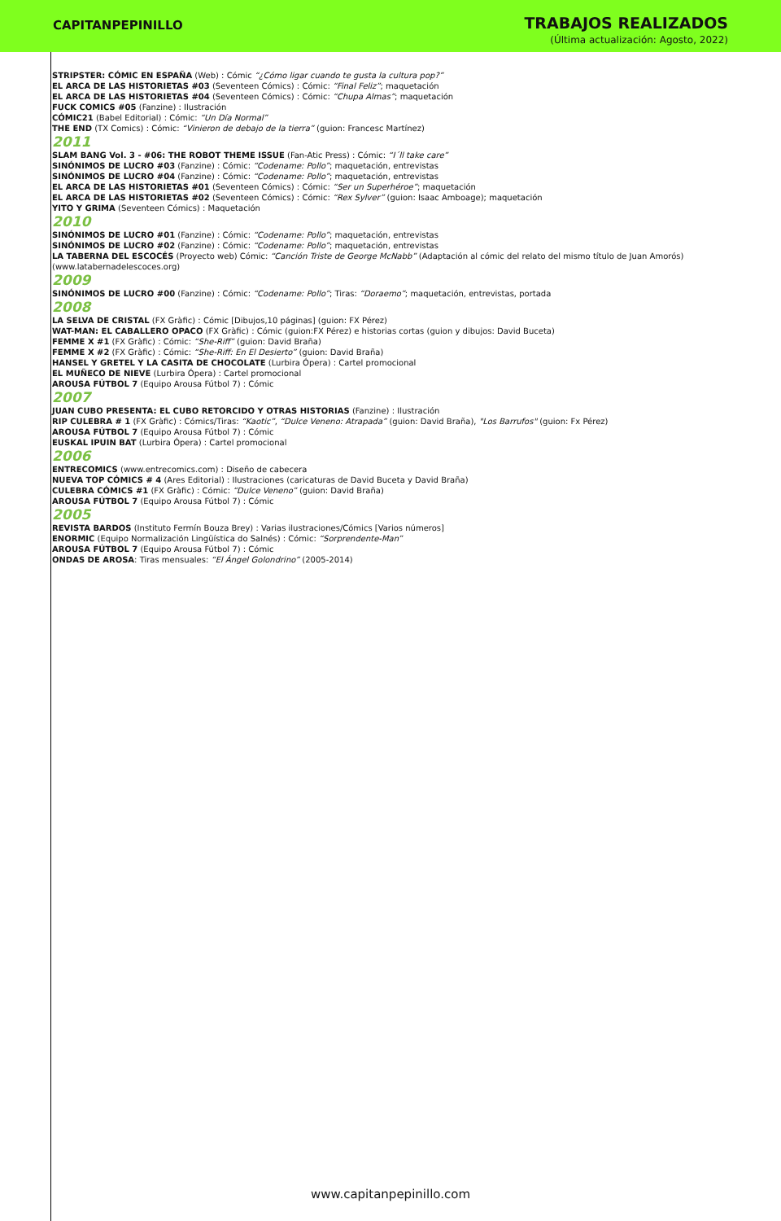CAPITANPEPINILLO
TRABAJOS REALIZADOS
(Última actualización: Agosto, 2022)
STRIPSTER: CÓMIC EN ESPAÑA (Web) : Cómic “¿Cómo ligar cuando te gusta la cultura pop?”
EL ARCA DE LAS HISTORIETAS #03 (Seventeen Cómics) : Cómic: “Final Feliz”; maquetación
EL ARCA DE LAS HISTORIETAS #04 (Seventeen Cómics) : Cómic: “Chupa Almas”; maquetación
FUCK COMICS #05 (Fanzine) : Ilustración
CÓMIC21 (Babel Editorial) : Cómic: “Un Día Normal”
THE END (TX Comics) : Cómic: “Vinieron de debajo de la tierra” (guion: Francesc Martínez)
2011
SLAM BANG Vol. 3 - #06: THE ROBOT THEME ISSUE (Fan-Atic Press) : Cómic: “I´ll take care”
SINÓNIMOS DE LUCRO #03 (Fanzine) : Cómic: “Codename: Pollo”; maquetación, entrevistas
SINÓNIMOS DE LUCRO #04 (Fanzine) : Cómic: “Codename: Pollo”; maquetación, entrevistas
EL ARCA DE LAS HISTORIETAS #01 (Seventeen Cómics) : Cómic: “Ser un Superhéroe”; maquetación
EL ARCA DE LAS HISTORIETAS #02 (Seventeen Cómics) : Cómic: “Rex Sylver” (guion: Isaac Amboage); maquetación
YITO Y GRIMA (Seventeen Cómics) : Maquetación
2010
SINÓNIMOS DE LUCRO #01 (Fanzine) : Cómic: “Codename: Pollo”; maquetación, entrevistas
SINÓNIMOS DE LUCRO #02 (Fanzine) : Cómic: “Codename: Pollo”; maquetación, entrevistas
LA TABERNA DEL ESCOCÉS (Proyecto web) Cómic: “Canción Triste de George McNabb” (Adaptación al cómic del relato del mismo título de Juan Amorós) (www.latabernadelescoces.org)
2009
SINÓNIMOS DE LUCRO #00 (Fanzine) : Cómic: “Codename: Pollo”; Tiras: “Doraemo”; maquetación, entrevistas, portada
2008
LA SELVA DE CRISTAL (FX Gràfic) : Cómic [Dibujos,10 páginas] (guion: FX Pérez)
WAT-MAN: EL CABALLERO OPACO (FX Gràfic) : Cómic (guion:FX Pérez) e historias cortas (guion y dibujos: David Buceta)
FEMME X #1 (FX Gràfic) : Cómic: “She-Riff” (guion: David Braña)
FEMME X #2 (FX Gràfic) : Cómic: “She-Riff: En El Desierto” (guion: David Braña)
HANSEL Y GRETEL Y LA CASITA DE CHOCOLATE (Lurbira Ópera) : Cartel promocional
EL MUÑECO DE NIEVE (Lurbira Ópera) : Cartel promocional
AROUSA FÚTBOL 7 (Equipo Arousa Fútbol 7) : Cómic
2007
JUAN CUBO PRESENTA: EL CUBO RETORCIDO Y OTRAS HISTORIAS (Fanzine) : Ilustración
RIP CULEBRA # 1 (FX Gràfic) : Cómics/Tiras: “Kaotic”, “Dulce Veneno: Atrapada” (guion: David Braña), "Los Barrufos" (guion: Fx Pérez)
AROUSA FÚTBOL 7 (Equipo Arousa Fútbol 7) : Cómic
EUSKAL IPUIN BAT (Lurbira Ópera) : Cartel promocional
2006
ENTRECOMICS (www.entrecomics.com) : Diseño de cabecera
NUEVA TOP CÓMICS # 4 (Ares Editorial) : Ilustraciones (caricaturas de David Buceta y David Braña)
CULEBRA CÓMICS #1 (FX Gràfic) : Cómic: “Dulce Veneno” (guion: David Braña)
AROUSA FÚTBOL 7 (Equipo Arousa Fútbol 7) : Cómic
2005
REVISTA BARDOS (Instituto Fermín Bouza Brey) : Varias ilustraciones/Cómics [Varios números]
ENORMIC (Equipo Normalización Lingüística do Salnés) : Cómic: “Sorprendente-Man”
AROUSA FÚTBOL 7 (Equipo Arousa Fútbol 7) : Cómic
ONDAS DE AROSA: Tiras mensuales: “El Ángel Golondrino” (2005-2014)
www.capitanpepinillo.com